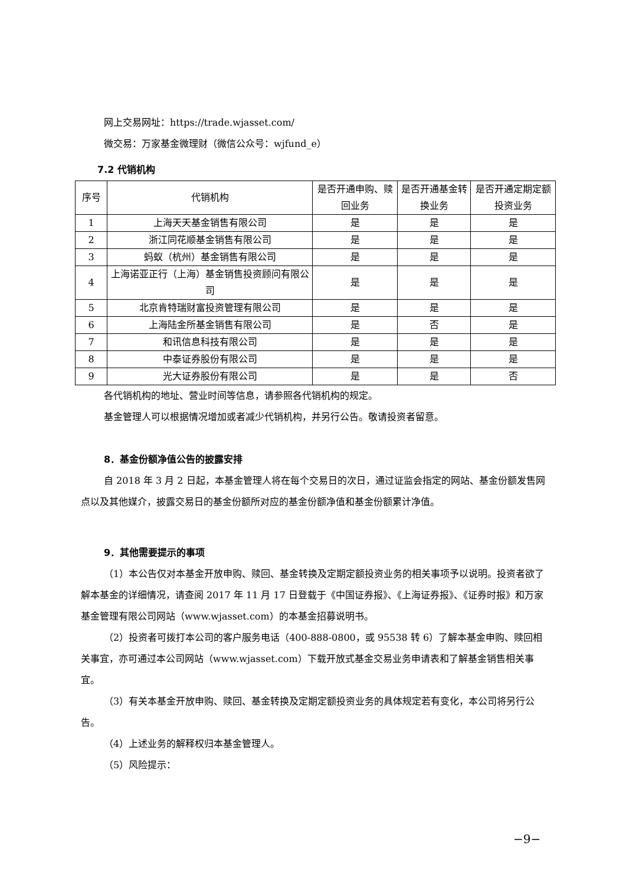网上交易网址：https://trade.wjasset.com/
微交易：万家基金微理财（微信公众号：wjfund_e）
7.2 代销机构
| 序号 | 代销机构 | 是否开通申购、赎回业务 | 是否开通基金转换业务 | 是否开通定期定额投资业务 |
| 1 | 上海天天基金销售有限公司 | 是 | 是 | 是 |
| 2 | 浙江同花顺基金销售有限公司 | 是 | 是 | 是 |
| 3 | 蚂蚁（杭州）基金销售有限公司 | 是 | 是 | 是 |
| 4 | 上海诺亚正行（上海）基金销售投资顾问有限公司 | 是 | 是 | 是 |
| 5 | 北京肯特瑞财富投资管理有限公司 | 是 | 是 | 是 |
| 6 | 上海陆金所基金销售有限公司 | 是 | 否 | 是 |
| 7 | 和讯信息科技有限公司 | 是 | 是 | 是 |
| 8 | 中泰证券股份有限公司 | 是 | 是 | 是 |
| 9 | 光大证券股份有限公司 | 是 | 是 | 否 |
各代销机构的地址、营业时间等信息，请参照各代销机构的规定。
基金管理人可以根据情况增加或者减少代销机构，并另行公告。敬请投资者留意。
8．基金份额净值公告的披露安排
自 2018 年 3 月 2 日起，本基金管理人将在每个交易日的次日，通过证监会指定的网站、基金份额发售网点以及其他媒介，披露交易日的基金份额所对应的基金份额净值和基金份额累计净值。
9．其他需要提示的事项
（1）本公告仅对本基金开放申购、赎回、基金转换及定期定额投资业务的相关事项予以说明。投资者欲了解本基金的详细情况，请查阅 2017 年 11 月 17 日登载于《中国证券报》、《上海证券报》、《证券时报》和万家基金管理有限公司网站（www.wjasset.com）的本基金招募说明书。
（2）投资者可拨打本公司的客户服务电话（400-888-0800，或 95538 转 6）了解本基金申购、赎回相关事宜，亦可通过本公司网站（www.wjasset.com）下载开放式基金交易业务申请表和了解基金销售相关事宜。
（3）有关本基金开放申购、赎回、基金转换及定期定额投资业务的具体规定若有变化，本公司将另行公告。
（4）上述业务的解释权归本基金管理人。
（5）风险提示：
−9−